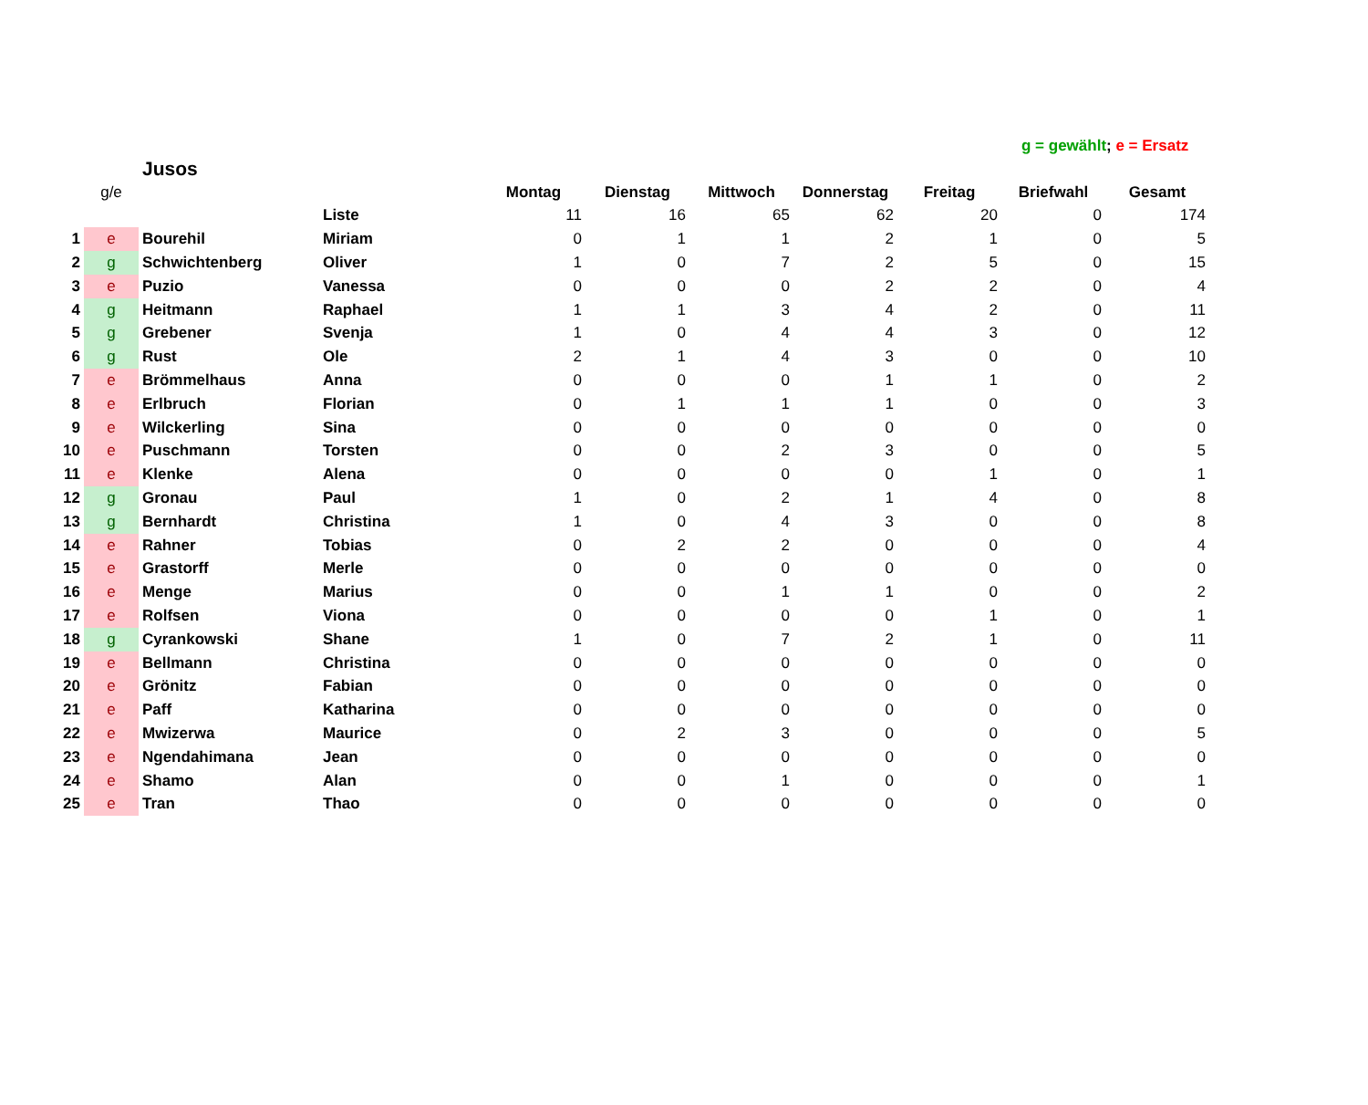g = gewählt; e = Ersatz
| | | Jusos | | | | | | | | |
| | g/e | | | Montag | Dienstag | Mittwoch | Donnerstag | Freitag | Briefwahl | Gesamt |
| | | | Liste | 11 | 16 | 65 | 62 | 20 | 0 | 174 |
| 1 | e | Bourehil | Miriam | 0 | 1 | 1 | 2 | 1 | 0 | 5 |
| 2 | g | Schwichtenberg | Oliver | 1 | 0 | 7 | 2 | 5 | 0 | 15 |
| 3 | e | Puzio | Vanessa | 0 | 0 | 0 | 2 | 2 | 0 | 4 |
| 4 | g | Heitmann | Raphael | 1 | 1 | 3 | 4 | 2 | 0 | 11 |
| 5 | g | Grebener | Svenja | 1 | 0 | 4 | 4 | 3 | 0 | 12 |
| 6 | g | Rust | Ole | 2 | 1 | 4 | 3 | 0 | 0 | 10 |
| 7 | e | Brömmelhaus | Anna | 0 | 0 | 0 | 1 | 1 | 0 | 2 |
| 8 | e | Erlbruch | Florian | 0 | 1 | 1 | 1 | 0 | 0 | 3 |
| 9 | e | Wilckerling | Sina | 0 | 0 | 0 | 0 | 0 | 0 | 0 |
| 10 | e | Puschmann | Torsten | 0 | 0 | 2 | 3 | 0 | 0 | 5 |
| 11 | e | Klenke | Alena | 0 | 0 | 0 | 0 | 1 | 0 | 1 |
| 12 | g | Gronau | Paul | 1 | 0 | 2 | 1 | 4 | 0 | 8 |
| 13 | g | Bernhardt | Christina | 1 | 0 | 4 | 3 | 0 | 0 | 8 |
| 14 | e | Rahner | Tobias | 0 | 2 | 2 | 0 | 0 | 0 | 4 |
| 15 | e | Grastorff | Merle | 0 | 0 | 0 | 0 | 0 | 0 | 0 |
| 16 | e | Menge | Marius | 0 | 0 | 1 | 1 | 0 | 0 | 2 |
| 17 | e | Rolfsen | Viona | 0 | 0 | 0 | 0 | 1 | 0 | 1 |
| 18 | g | Cyrankowski | Shane | 1 | 0 | 7 | 2 | 1 | 0 | 11 |
| 19 | e | Bellmann | Christina | 0 | 0 | 0 | 0 | 0 | 0 | 0 |
| 20 | e | Grönitz | Fabian | 0 | 0 | 0 | 0 | 0 | 0 | 0 |
| 21 | e | Paff | Katharina | 0 | 0 | 0 | 0 | 0 | 0 | 0 |
| 22 | e | Mwizerwa | Maurice | 0 | 2 | 3 | 0 | 0 | 0 | 5 |
| 23 | e | Ngendahimana | Jean | 0 | 0 | 0 | 0 | 0 | 0 | 0 |
| 24 | e | Shamo | Alan | 0 | 0 | 1 | 0 | 0 | 0 | 1 |
| 25 | e | Tran | Thao | 0 | 0 | 0 | 0 | 0 | 0 | 0 |